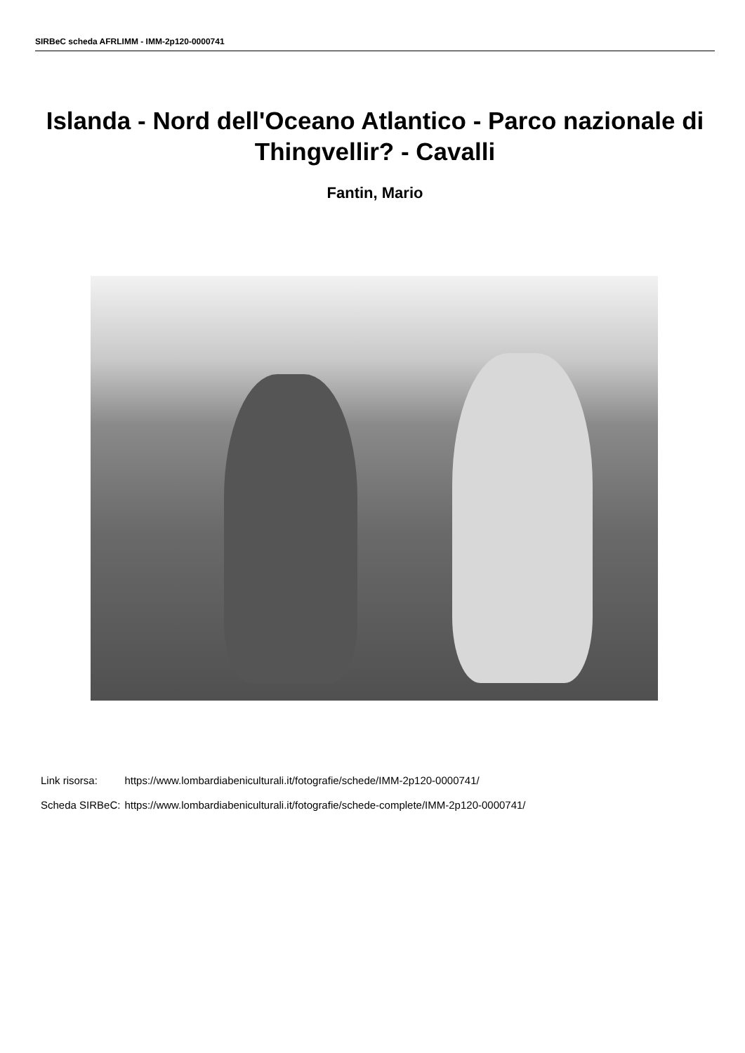SIRBeC scheda AFRLIMM - IMM-2p120-0000741
Islanda - Nord dell'Oceano Atlantico - Parco nazionale di Thingvellir? - Cavalli
Fantin, Mario
| Link risorsa: | https://www.lombardiabeniculturali.it/fotografie/schede/IMM-2p120-0000741/ |
| Scheda SIRBeC: | https://www.lombardiabeniculturali.it/fotografie/schede-complete/IMM-2p120-0000741/ |